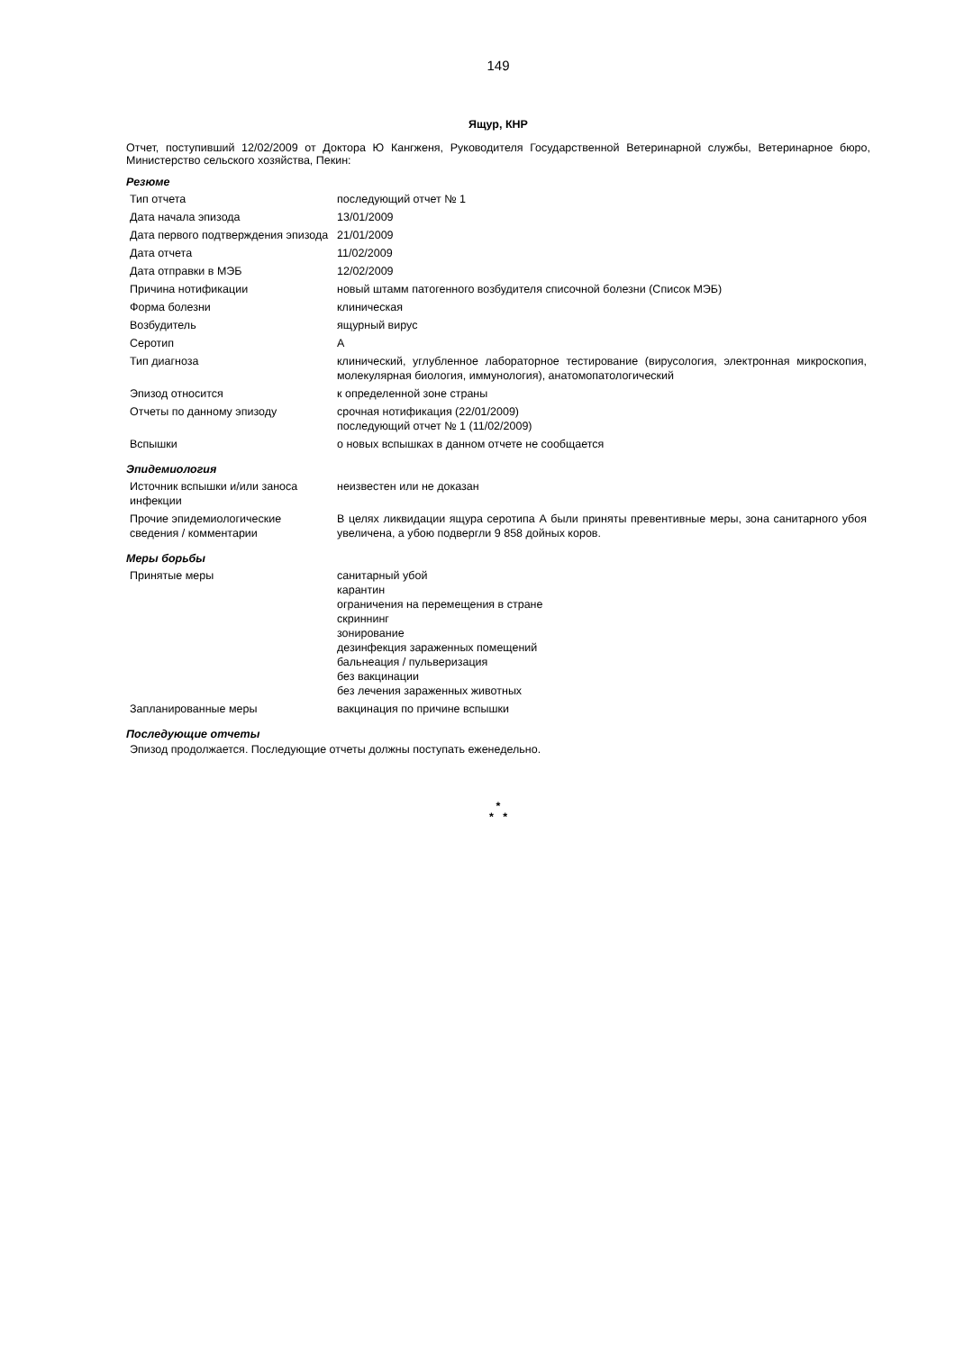149
Ящур, КНР
Отчет, поступивший 12/02/2009 от Доктора Ю Кангженя, Руководителя Государственной Ветеринарной службы, Ветеринарное бюро, Министерство сельского хозяйства, Пекин:
Резюме
| Тип отчета | последующий отчет № 1 |
| Дата начала эпизода | 13/01/2009 |
| Дата первого подтверждения эпизода | 21/01/2009 |
| Дата отчета | 11/02/2009 |
| Дата отправки в МЭБ | 12/02/2009 |
| Причина нотификации | новый штамм патогенного возбудителя списочной болезни (Список МЭБ) |
| Форма болезни | клиническая |
| Возбудитель | ящурный вирус |
| Серотип | А |
| Тип диагноза | клинический, углубленное лабораторное тестирование (вирусология, электронная микроскопия, молекулярная биология, иммунология), анатомопатологический |
| Эпизод относится | к определенной зоне страны |
| Отчеты по данному эпизоду | срочная нотификация (22/01/2009) последующий отчет № 1 (11/02/2009) |
| Вспышки | о новых вспышках в данном отчете не сообщается |
Эпидемиология
| Источник вспышки и/или заноса инфекции | неизвестен или не доказан |
| Прочие эпидемиологические сведения / комментарии | В целях ликвидации ящура серотипа А были приняты превентивные меры, зона санитарного убоя увеличена, а убою подвергли 9 858 дойных коров. |
Меры борьбы
| Принятые меры | санитарный убой карантин ограничения на перемещения в стране скриннинг зонирование дезинфекция зараженных помещений бальнеация / пульверизация без вакцинации без лечения зараженных животных |
| Запланированные меры | вакцинация по причине вспышки |
Последующие отчеты
Эпизод продолжается. Последующие отчеты должны поступать еженедельно.
*
* *